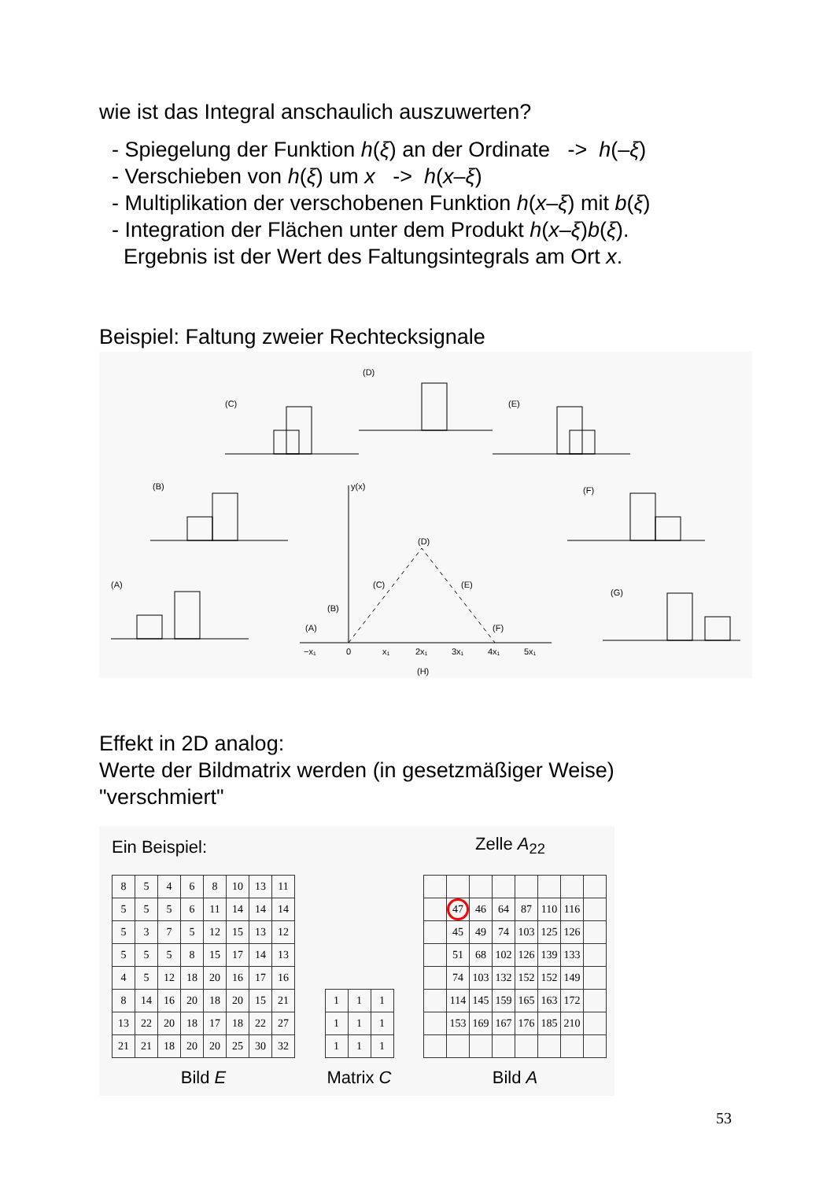wie ist das Integral anschaulich auszuwerten?
- Spiegelung der Funktion h(ξ) an der Ordinate -> h(–ξ)
- Verschieben von h(ξ) um x -> h(x–ξ)
- Multiplikation der verschobenen Funktion h(x–ξ) mit b(ξ)
- Integration der Flächen unter dem Produkt h(x–ξ)b(ξ).
Ergebnis ist der Wert des Faltungsintegrals am Ort x.
Beispiel: Faltung zweier Rechtecksignale
y(x)
(D)
(C)
(E)
(A)
(B)
(F)
−x₁
0
x₁
2x₁
3x₁
4x₁
5x₁
(H)
(A)
(B)
(C)
(D)
(E)
(F)
(G)
Effekt in 2D analog:
Werte der Bildmatrix werden (in gesetzmäßiger Weise)
"verschmiert"
Ein Beispiel:
| 8 | 5 | 4 | 6 | 8 | 10 | 13 | 11 |
| 5 | 5 | 5 | 6 | 11 | 14 | 14 | 14 |
| 5 | 3 | 7 | 5 | 12 | 15 | 13 | 12 |
| 5 | 5 | 5 | 8 | 15 | 17 | 14 | 13 |
| 4 | 5 | 12 | 18 | 20 | 16 | 17 | 16 |
| 8 | 14 | 16 | 20 | 18 | 20 | 15 | 21 |
| 13 | 22 | 20 | 18 | 17 | 18 | 22 | 27 |
| 21 | 21 | 18 | 20 | 20 | 25 | 30 | 32 |
Bild E
| 1 | 1 | 1 |
| 1 | 1 | 1 |
| 1 | 1 | 1 |
Matrix C
Zelle A<sub>22</sub>
| | 47 | 46 | 64 | 87 | 110 | 116 | |
| | 45 | 49 | 74 | 103 | 125 | 126 | |
| | 51 | 68 | 102 | 126 | 139 | 133 | |
| | 74 | 103 | 132 | 152 | 152 | 149 | |
| | 114 | 145 | 159 | 165 | 163 | 172 | |
| | 153 | 169 | 167 | 176 | 185 | 210 | |
Bild A
53